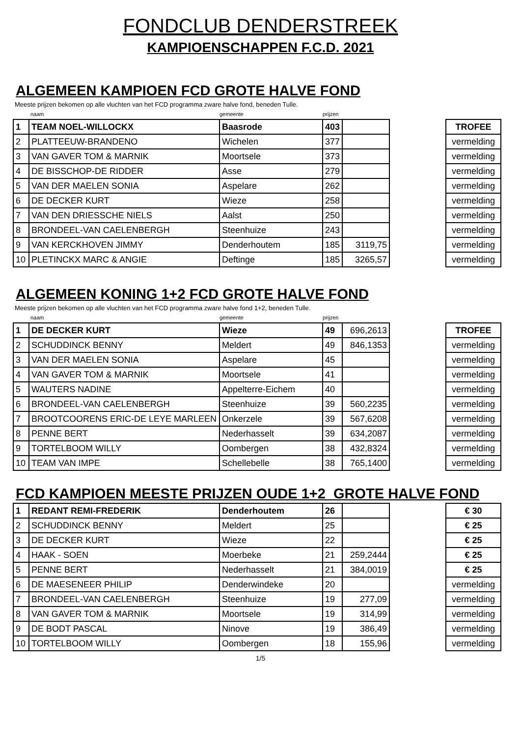FONDCLUB DENDERSTREEK
KAMPIOENSCHAPPEN F.C.D. 2021
ALGEMEEN KAMPIOEN FCD GROTE HALVE FOND
Meeste prijzen bekomen op alle vluchten van het FCD programma zware halve fond, beneden Tulle.
naam gemeente prijzen
| 1 | TEAM NOEL-WILLOCKX | Baasrode | 403 | | | TROFEE |
| 2 | PLATTEEUW-BRANDENO | Wichelen | 377 | | | vermelding |
| 3 | VAN GAVER TOM & MARNIK | Moortsele | 373 | | | vermelding |
| 4 | DE BISSCHOP-DE RIDDER | Asse | 279 | | | vermelding |
| 5 | VAN DER MAELEN SONIA | Aspelare | 262 | | | vermelding |
| 6 | DE DECKER KURT | Wieze | 258 | | | vermelding |
| 7 | VAN DEN DRIESSCHE NIELS | Aalst | 250 | | | vermelding |
| 8 | BRONDEEL-VAN CAELENBERGH | Steenhuize | 243 | | | vermelding |
| 9 | VAN KERCKHOVEN JIMMY | Denderhoutem | 185 | 3119,75 | | vermelding |
| 10 | PLETINCKX MARC & ANGIE | Deftinge | 185 | 3265,57 | | vermelding |
ALGEMEEN KONING 1+2 FCD GROTE HALVE FOND
Meeste prijzen bekomen op alle vluchten van het FCD programma zware halve fond 1+2, beneden Tulle.
naam gemeente prijzen
| 1 | DE DECKER KURT | Wieze | 49 | 696,2613 | | TROFEE |
| 2 | SCHUDDINCK BENNY | Meldert | 49 | 846,1353 | | vermelding |
| 3 | VAN DER MAELEN SONIA | Aspelare | 45 | | | vermelding |
| 4 | VAN GAVER TOM & MARNIK | Moortsele | 41 | | | vermelding |
| 5 | WAUTERS NADINE | Appelterre-Eichem | 40 | | | vermelding |
| 6 | BRONDEEL-VAN CAELENBERGH | Steenhuize | 39 | 560,2235 | | vermelding |
| 7 | BROOTCOORENS ERIC-DE LEYE MARLEEN | Onkerzele | 39 | 567,6208 | | vermelding |
| 8 | PENNE BERT | Nederhasselt | 39 | 634,2087 | | vermelding |
| 9 | TORTELBOOM WILLY | Oombergen | 38 | 432,8324 | | vermelding |
| 10 | TEAM VAN IMPE | Schellebelle | 38 | 765,1400 | | vermelding |
FCD KAMPIOEN MEESTE PRIJZEN OUDE 1+2 GROTE HALVE FOND
| 1 | REDANT REMI-FREDERIK | Denderhoutem | 26 | | | € 30 |
| 2 | SCHUDDINCK BENNY | Meldert | 25 | | | € 25 |
| 3 | DE DECKER KURT | Wieze | 22 | | | € 25 |
| 4 | HAAK - SOEN | Moerbeke | 21 | 259,2444 | | € 25 |
| 5 | PENNE BERT | Nederhasselt | 21 | 384,0019 | | € 25 |
| 6 | DE MAESENEER PHILIP | Denderwindeke | 20 | | | vermelding |
| 7 | BRONDEEL-VAN CAELENBERGH | Steenhuize | 19 | 277,09 | | vermelding |
| 8 | VAN GAVER TOM & MARNIK | Moortsele | 19 | 314,99 | | vermelding |
| 9 | DE BODT PASCAL | Ninove | 19 | 386,49 | | vermelding |
| 10 | TORTELBOOM WILLY | Oombergen | 18 | 155,96 | | vermelding |
1/5